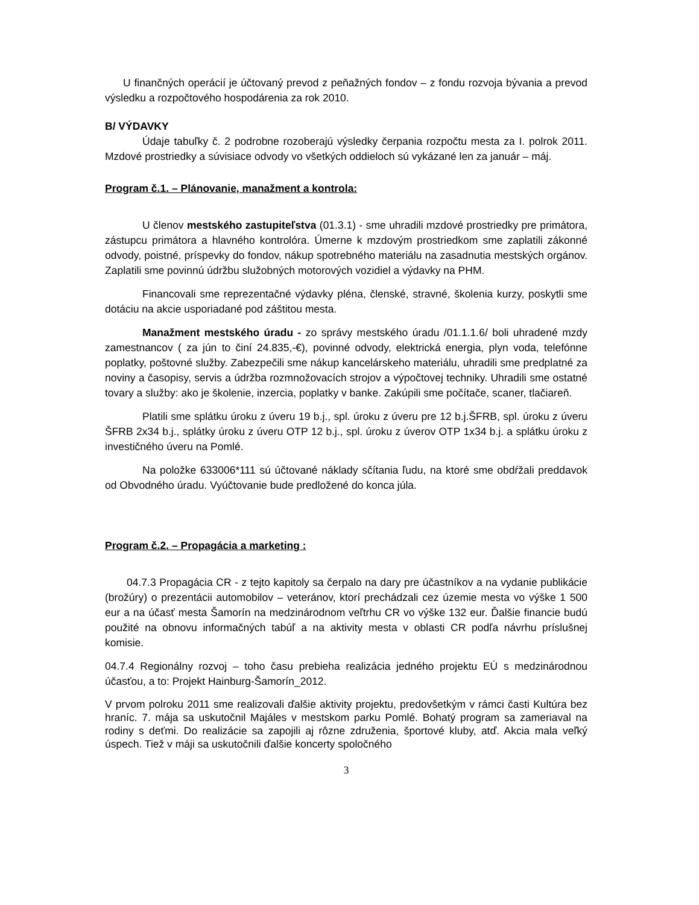U finančných operácií je účtovaný prevod z peňažných fondov – z fondu rozvoja bývania a prevod výsledku a rozpočtového hospodárenia za rok 2010.
B/ VÝDAVKY
Údaje tabuľky č. 2 podrobne rozoberajú výsledky čerpania rozpočtu mesta za I. polrok 2011. Mzdové prostriedky a súvisiace odvody vo všetkých oddieloch sú vykázané len za január – máj.
Program č.1. – Plánovanie, manažment a kontrola:
U členov mestského zastupiteľstva (01.3.1) - sme uhradili mzdové prostriedky pre primátora, zástupcu primátora a hlavného kontrolóra. Úmerne k mzdovým prostriedkom sme zaplatili zákonné odvody, poistné, príspevky do fondov, nákup spotrebného materiálu na zasadnutia mestských orgánov. Zaplatili sme povinnú údržbu služobných motorových vozidiel a výdavky na PHM.
Financovali sme reprezentačné výdavky pléna, členské, stravné, školenia kurzy, poskytli sme dotáciu na akcie usporiadané pod záštitou mesta.
Manažment mestského úradu - zo správy mestského úradu /01.1.1.6/ boli uhradené mzdy zamestnancov ( za jún to činí 24.835,-€), povinné odvody, elektrická energia, plyn voda, telefónne poplatky, poštovné služby. Zabezpečili sme nákup kancelárskeho materiálu, uhradili sme predplatné za noviny a časopisy, servis a údržba rozmnožovacích strojov a výpočtovej techniky. Uhradili sme ostatné tovary a služby: ako je školenie, inzercia, poplatky v banke. Zakúpili sme počítače, scaner, tlačiareň.
Platili sme splátku úroku z úveru 19 b.j., spl. úroku z úveru pre 12 b.j.ŠFRB, spl. úroku z úveru ŠFRB 2x34 b.j., splátky úroku z úveru OTP 12 b.j., spl. úroku z úverov OTP 1x34 b.j. a splátku úroku z investičného úveru na Pomlé.
Na položke 633006*111 sú účtované náklady sčítania ľudu, na ktoré sme obdŕžali preddavok od Obvodného úradu. Vyúčtovanie bude predložené do konca júla.
Program č.2. – Propagácia a marketing :
04.7.3 Propagácia CR - z tejto kapitoly sa čerpalo na dary pre účastníkov a na vydanie publikácie (brožúry) o prezentácii automobilov – veteránov, ktorí prechádzali cez územie mesta vo výške 1 500 eur a na účasť mesta Šamorín na medzinárodnom veľtrhu CR vo výške 132 eur. Ďalšie financie budú použité na obnovu informačných tabúľ a na aktivity mesta v oblasti CR podľa návrhu príslušnej komisie.
04.7.4 Regionálny rozvoj – toho času prebieha realizácia jedného projektu EÚ s medzinárodnou účasťou, a to: Projekt Hainburg-Šamorín_2012.
V prvom polroku 2011 sme realizovali ďalšie aktivity projektu, predovšetkým v rámci časti Kultúra bez hraníc. 7. mája sa uskutočnil Majáles v mestskom parku Pomlé. Bohatý program sa zameriaval na rodiny s deťmi. Do realizácie sa zapojili aj rôzne združenia, športové kluby, atď. Akcia mala veľký úspech. Tiež v máji sa uskutočnili ďalšie koncerty spoločného
3